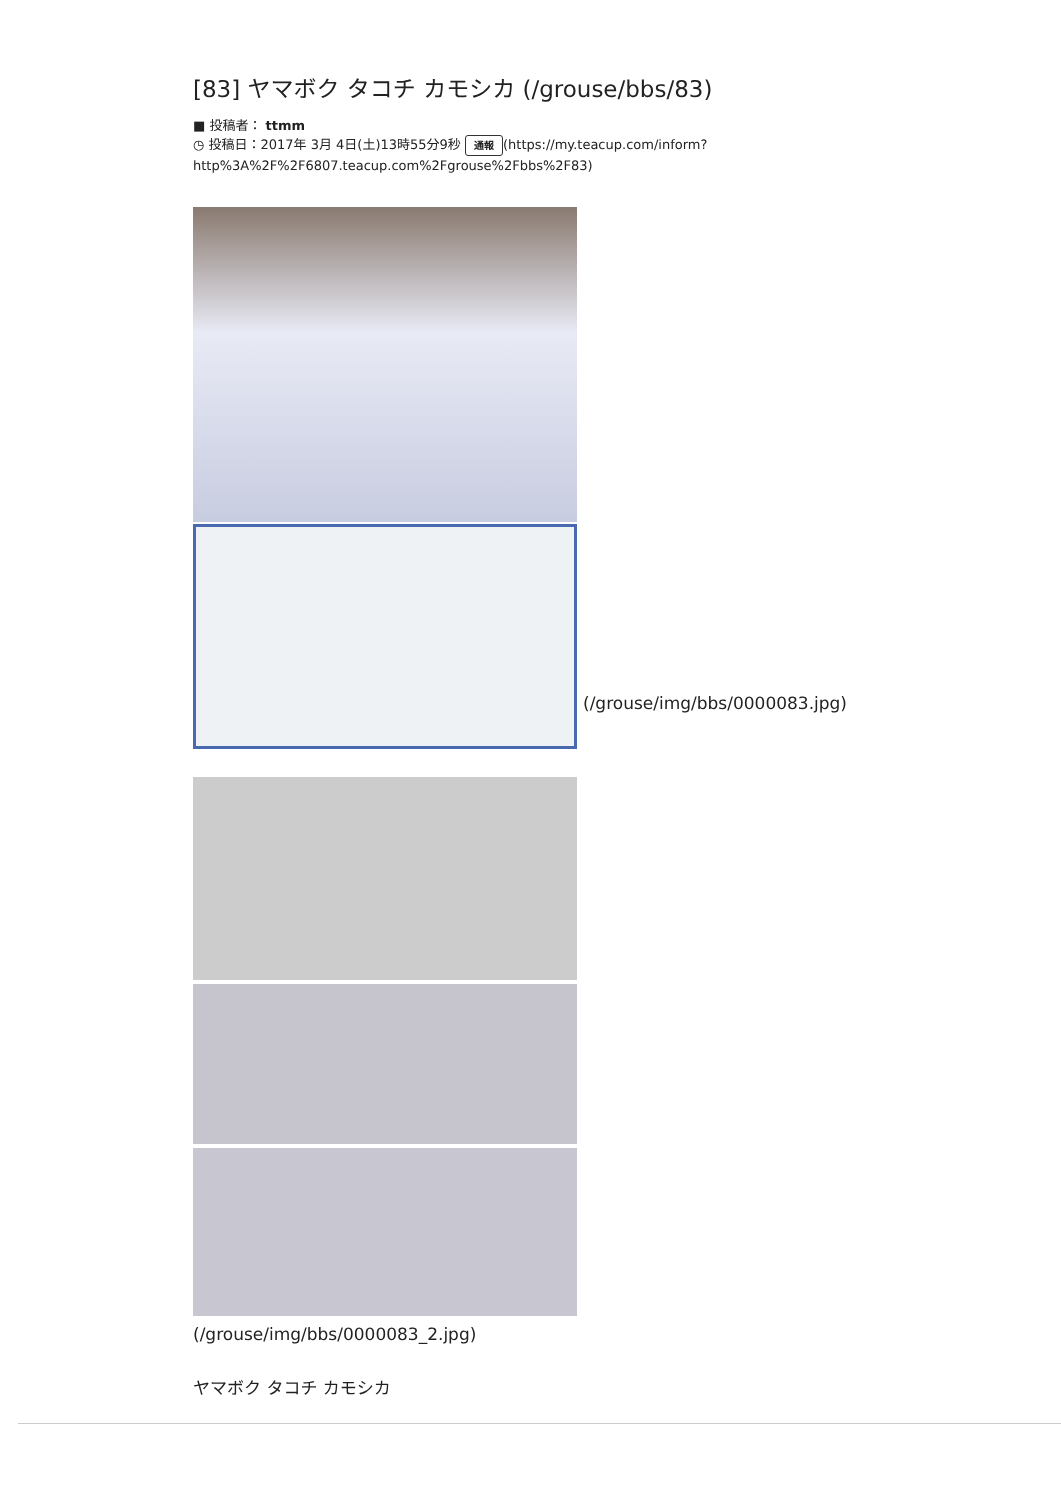[83] ヤマボク タコチ カモシカ (/grouse/bbs/83)
■ 投稿者： ttmm
◷ 投稿日：2017年 3月 4日(土)13時55分9秒 通報 (https://my.teacup.com/inform?
http%3A%2F%2F6807.teacup.com%2Fgrouse%2Fbbs%2F83)
(/grouse/img/bbs/0000083.jpg)
(/grouse/img/bbs/0000083_2.jpg)
ヤマボク タコチ カモシカ